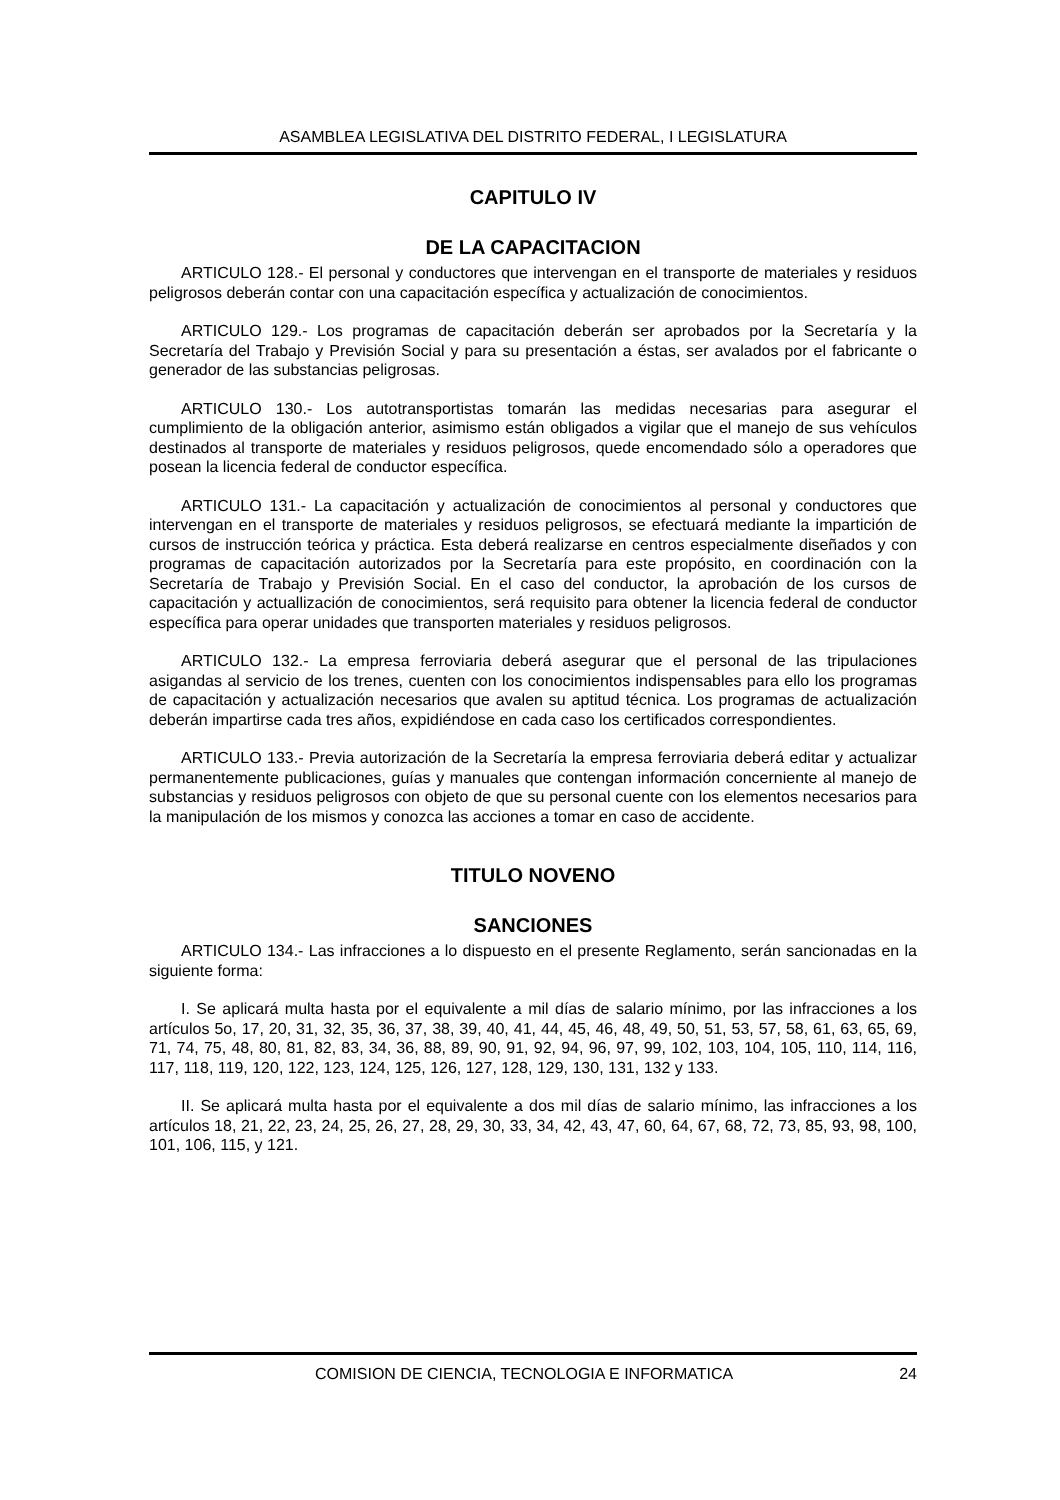ASAMBLEA LEGISLATIVA DEL DISTRITO FEDERAL, I LEGISLATURA
CAPITULO IV
DE LA CAPACITACION
ARTICULO 128.- El personal y conductores que intervengan en el transporte de materiales y residuos peligrosos deberán contar con una capacitación específica y actualización de conocimientos.
ARTICULO 129.- Los programas de capacitación deberán ser aprobados por la Secretaría y la Secretaría del Trabajo y Previsión Social y para su presentación a éstas, ser avalados por el fabricante o generador de las substancias peligrosas.
ARTICULO 130.- Los autotransportistas tomarán las medidas necesarias para asegurar el cumplimiento de la obligación anterior, asimismo están obligados a vigilar que el manejo de sus vehículos destinados al transporte de materiales y residuos peligrosos, quede encomendado sólo a operadores que posean la licencia federal de conductor específica.
ARTICULO 131.- La capacitación y actualización de conocimientos al personal y conductores que intervengan en el transporte de materiales y residuos peligrosos, se efectuará mediante la impartición de cursos de instrucción teórica y práctica. Esta deberá realizarse en centros especialmente diseñados y con programas de capacitación autorizados por la Secretaría para este propósito, en coordinación con la Secretaría de Trabajo y Previsión Social. En el caso del conductor, la aprobación de los cursos de capacitación y actuallización de conocimientos, será requisito para obtener la licencia federal de conductor específica para operar unidades que transporten materiales y residuos peligrosos.
ARTICULO 132.- La empresa ferroviaria deberá asegurar que el personal de las tripulaciones asigandas al servicio de los trenes, cuenten con los conocimientos indispensables para ello los programas de capacitación y actualización necesarios que avalen su aptitud técnica. Los programas de actualización deberán impartirse cada tres años, expidiéndose en cada caso los certificados correspondientes.
ARTICULO 133.- Previa autorización de la Secretaría la empresa ferroviaria deberá editar y actualizar permanentemente publicaciones, guías y manuales que contengan información concerniente al manejo de substancias y residuos peligrosos con objeto de que su personal cuente con los elementos necesarios para la manipulación de los mismos y conozca las acciones a tomar en caso de accidente.
TITULO NOVENO
SANCIONES
ARTICULO 134.- Las infracciones a lo dispuesto en el presente Reglamento, serán sancionadas en la siguiente forma:
I. Se aplicará multa hasta por el equivalente a mil días de salario mínimo, por las infracciones a los artículos 5o, 17, 20, 31, 32, 35, 36, 37, 38, 39, 40, 41, 44, 45, 46, 48, 49, 50, 51, 53, 57, 58, 61, 63, 65, 69, 71, 74, 75, 48, 80, 81, 82, 83, 34, 36, 88, 89, 90, 91, 92, 94, 96, 97, 99, 102, 103, 104, 105, 110, 114, 116, 117, 118, 119, 120, 122, 123, 124, 125, 126, 127, 128, 129, 130, 131, 132 y 133.
II. Se aplicará multa hasta por el equivalente a dos mil días de salario mínimo, las infracciones a los artículos 18, 21, 22, 23, 24, 25, 26, 27, 28, 29, 30, 33, 34, 42, 43, 47, 60, 64, 67, 68, 72, 73, 85, 93, 98, 100, 101, 106, 115, y 121.
COMISION DE CIENCIA, TECNOLOGIA E INFORMATICA 24